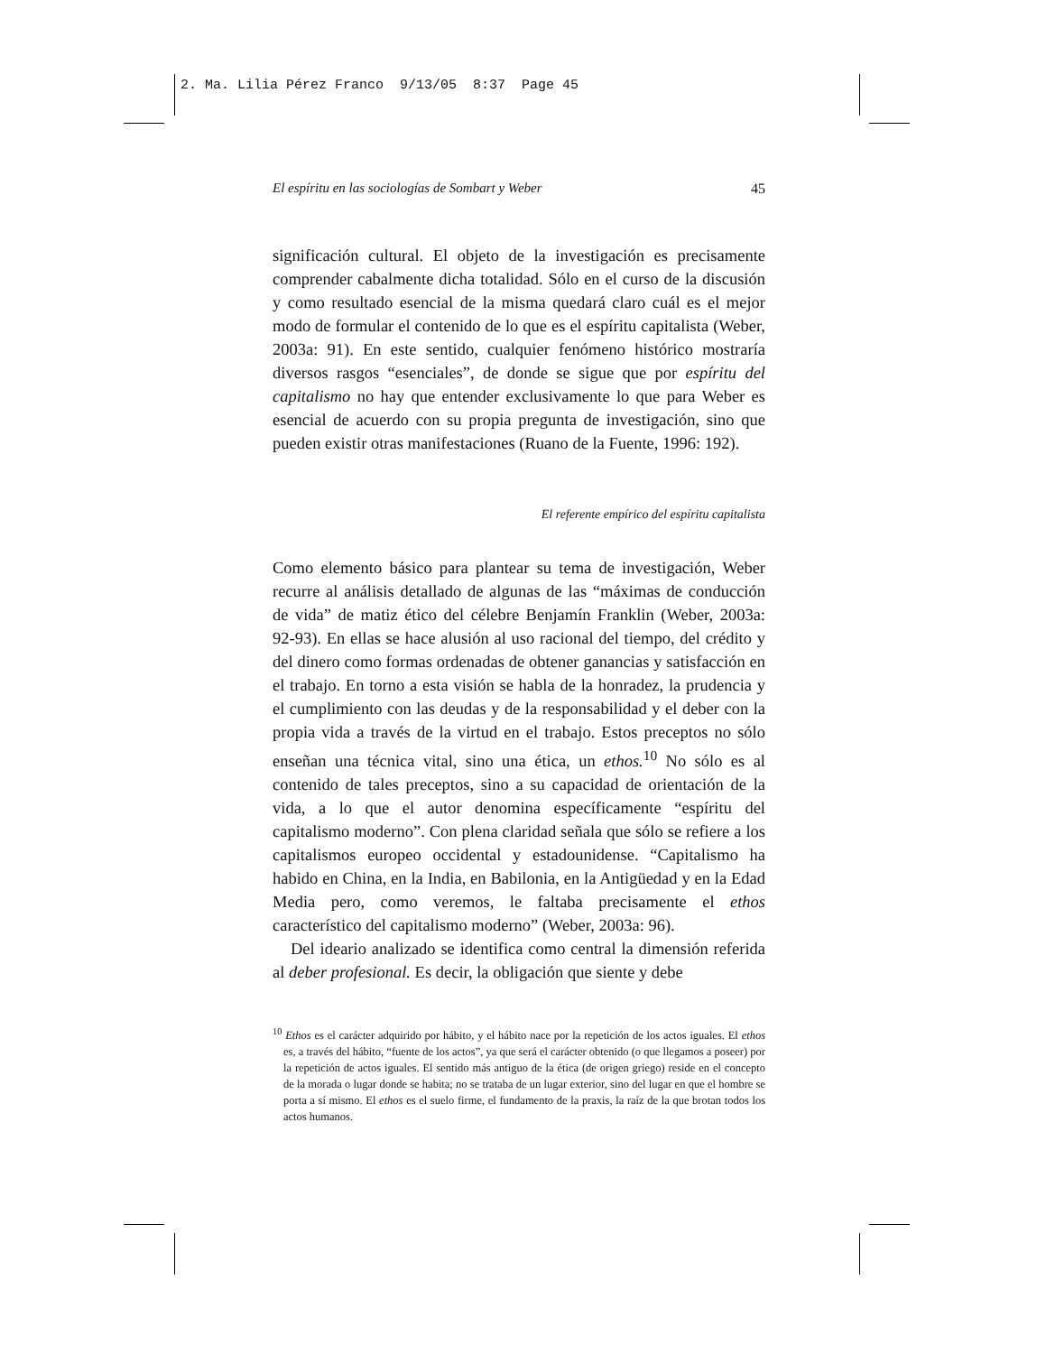2. Ma. Lilia Pérez Franco 9/13/05 8:37 Page 45
El espíritu en las sociologías de Sombart y Weber 45
significación cultural. El objeto de la investigación es precisamente comprender cabalmente dicha totalidad. Sólo en el curso de la discusión y como resultado esencial de la misma quedará claro cuál es el mejor modo de formular el contenido de lo que es el espíritu capitalista (Weber, 2003a: 91). En este sentido, cualquier fenómeno histórico mostraría diversos rasgos “esenciales”, de donde se sigue que por espíritu del capitalismo no hay que entender exclusivamente lo que para Weber es esencial de acuerdo con su propia pregunta de investigación, sino que pueden existir otras manifestaciones (Ruano de la Fuente, 1996: 192).
El referente empírico del espíritu capitalista
Como elemento básico para plantear su tema de investigación, Weber recurre al análisis detallado de algunas de las “máximas de conducción de vida” de matiz ético del célebre Benjamín Franklin (Weber, 2003a: 92-93). En ellas se hace alusión al uso racional del tiempo, del crédito y del dinero como formas ordenadas de obtener ganancias y satisfacción en el trabajo. En torno a esta visión se habla de la honradez, la prudencia y el cumplimiento con las deudas y de la responsabilidad y el deber con la propia vida a través de la virtud en el trabajo. Estos preceptos no sólo enseñan una técnica vital, sino una ética, un ethos.<sup>10</sup> No sólo es al contenido de tales preceptos, sino a su capacidad de orientación de la vida, a lo que el autor denomina específicamente “espíritu del capitalismo moderno”. Con plena claridad señala que sólo se refiere a los capitalismos europeo occidental y estadounidense. “Capitalismo ha habido en China, en la India, en Babilonia, en la Antigüedad y en la Edad Media pero, como veremos, le faltaba precisamente el ethos característico del capitalismo moderno” (Weber, 2003a: 96).
Del ideario analizado se identifica como central la dimensión referida al deber profesional. Es decir, la obligación que siente y debe
<sup>10</sup> Ethos es el carácter adquirido por hábito, y el hábito nace por la repetición de los actos iguales. El ethos es, a través del hábito, “fuente de los actos”, ya que será el carácter obtenido (o que llegamos a poseer) por la repetición de actos iguales. El sentido más antiguo de la ética (de origen griego) reside en el concepto de la morada o lugar donde se habita; no se trataba de un lugar exterior, sino del lugar en que el hombre se porta a sí mismo. El ethos es el suelo firme, el fundamento de la praxis, la raíz de la que brotan todos los actos humanos.